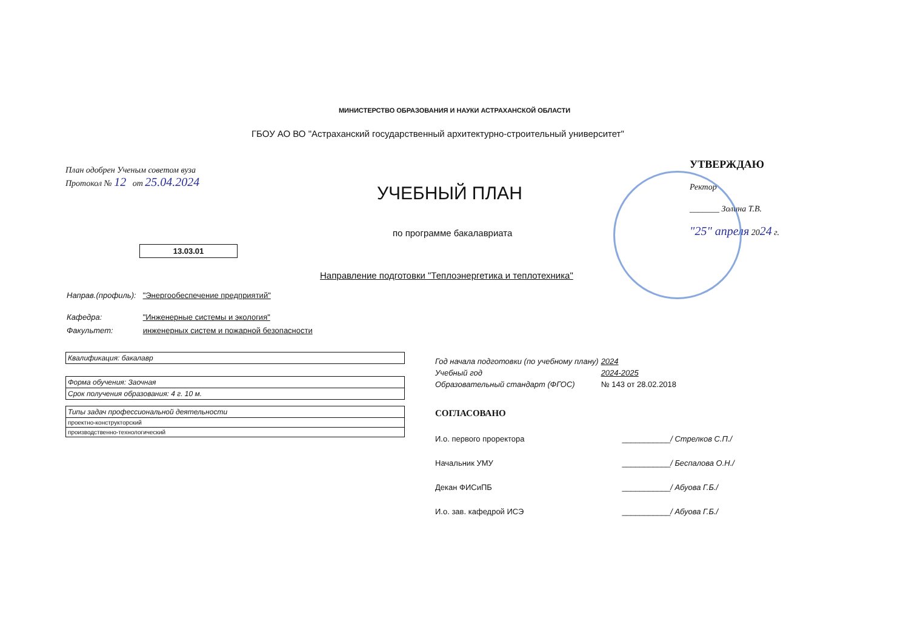МИНИСТЕРСТВО ОБРАЗОВАНИЯ И НАУКИ АСТРАХАНСКОЙ ОБЛАСТИ
ГБОУ АО ВО "Астраханский государственный архитектурно-строительный университет"
План одобрен Ученым советом вуза
Протокол № 12 от 25.04.2024
УТВЕРЖДАЮ
Ректор
_______ Золина Т.В.
"25" апреля 2024 г.
УЧЕБНЫЙ ПЛАН
по программе бакалавриата
13.03.01
Направление подготовки "Теплоэнергетика и теплотехника"
Направ.(профиль): "Энергообеспечение предприятий"
Кафедра: "Инженерные системы и экология"
Факультет: инженерных систем и пожарной безопасности
| Квалификация: бакалавр |
| Форма обучения: Заочная |
| Срок получения образования: 4 г. 10 м. |
| Типы задач профессиональной деятельности |
| проектно-конструкторский |
| производственно-технологический |
Год начала подготовки (по учебному плану) 2024
Учебный год 2024-2025
Образовательный стандарт (ФГОС) № 143 от 28.02.2018
СОГЛАСОВАНО
И.о. первого проректора ___________/ Стрелков С.П./
Начальник УМУ ___________/ Беспалова О.Н./
Декан ФИСиПБ ___________/ Абуова Г.Б./
И.о. зав. кафедрой ИСЭ ___________/ Абуова Г.Б./